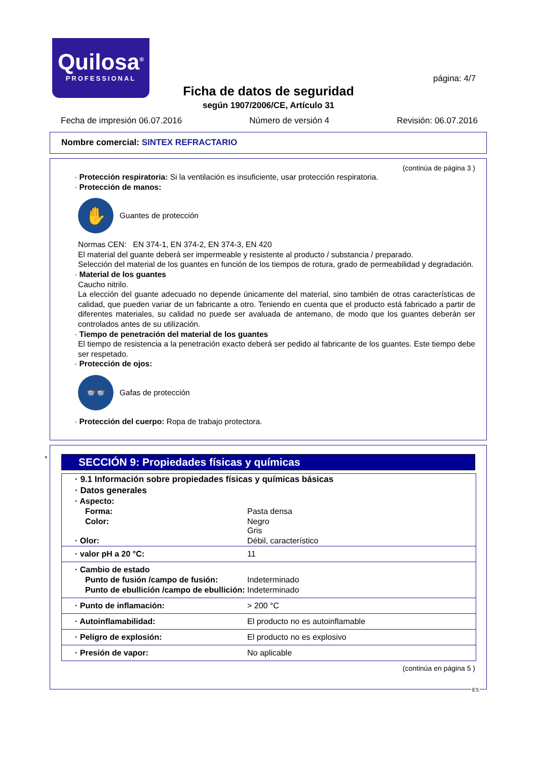Quilosa<sup>®</sup>
PROFESSIONAL
página: 4/7
Ficha de datos de seguridad
según 1907/2006/CE, Artículo 31
Fecha de impresión 06.07.2016 Número de versión 4 Revisión: 06.07.2016
Nombre comercial: SINTEX REFRACTARIO
(continúa de página 3 )
· Protección respiratoria: Si la ventilación es insuficiente, usar protección respiratoria.
· Protección de manos:
✋
Guantes de protección
Normas CEN: EN 374-1, EN 374-2, EN 374-3, EN 420
El material del guante deberá ser impermeable y resistente al producto / substancia / preparado.
Selección del material de los guantes en función de los tiempos de rotura, grado de permeabilidad y degradación.
· Material de los guantes
Caucho nitrilo.
La elección del guante adecuado no depende únicamente del material, sino también de otras características de calidad, que pueden variar de un fabricante a otro. Teniendo en cuenta que el producto está fabricado a partir de diferentes materiales, su calidad no puede ser avaluada de antemano, de modo que los guantes deberán ser controlados antes de su utilización.
· Tiempo de penetración del material de los guantes
El tiempo de resistencia a la penetración exacto deberá ser pedido al fabricante de los guantes. Este tiempo debe ser respetado.
· Protección de ojos:
👓
Gafas de protección
· Protección del cuerpo: Ropa de trabajo protectora.
*
SECCIÓN 9: Propiedades físicas y químicas
| · 9.1 Información sobre propiedades físicas y químicas básicas | |
| · Datos generales | |
| · Aspecto: | |
| Forma: | Pasta densa |
| Color: | Negro Gris |
| · Olor: | Débil, característico |
| · valor pH a 20 °C: | 11 |
| · Cambio de estado | |
| Punto de fusión /campo de fusión: | Indeterminado |
| Punto de ebullición /campo de ebullición: | Indeterminado |
| · Punto de inflamación: | > 200 °C |
| · Autoinflamabilidad: | El producto no es autoinflamable |
| · Peligro de explosión: | El producto no es explosivo |
| · Presión de vapor: | No aplicable |
(continúa en página 5 )
ES